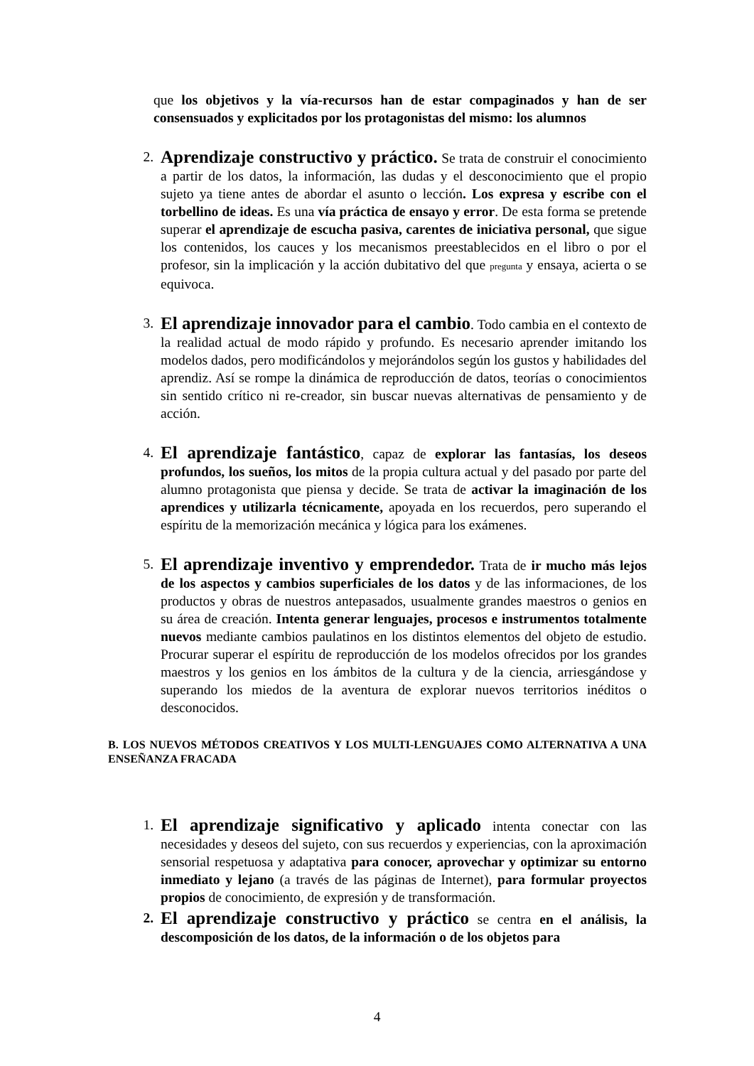que los objetivos y la vía-recursos han de estar compaginados y han de ser consensuados y explicitados por los protagonistas del mismo: los alumnos
2.
Aprendizaje constructivo y práctico. Se trata de construir el conocimiento a partir de los datos, la información, las dudas y el desconocimiento que el propio sujeto ya tiene antes de abordar el asunto o lección. Los expresa y escribe con el torbellino de ideas. Es una vía práctica de ensayo y error. De esta forma se pretende superar el aprendizaje de escucha pasiva, carentes de iniciativa personal, que sigue los contenidos, los cauces y los mecanismos preestablecidos en el libro o por el profesor, sin la implicación y la acción dubitativo del que pregunta y ensaya, acierta o se equivoca.
3.
El aprendizaje innovador para el cambio. Todo cambia en el contexto de la realidad actual de modo rápido y profundo. Es necesario aprender imitando los modelos dados, pero modificándolos y mejorándolos según los gustos y habilidades del aprendiz. Así se rompe la dinámica de reproducción de datos, teorías o conocimientos sin sentido crítico ni re-creador, sin buscar nuevas alternativas de pensamiento y de acción.
4.
El aprendizaje fantástico, capaz de explorar las fantasías, los deseos profundos, los sueños, los mitos de la propia cultura actual y del pasado por parte del alumno protagonista que piensa y decide. Se trata de activar la imaginación de los aprendices y utilizarla técnicamente, apoyada en los recuerdos, pero superando el espíritu de la memorización mecánica y lógica para los exámenes.
5.
El aprendizaje inventivo y emprendedor. Trata de ir mucho más lejos de los aspectos y cambios superficiales de los datos y de las informaciones, de los productos y obras de nuestros antepasados, usualmente grandes maestros o genios en su área de creación. Intenta generar lenguajes, procesos e instrumentos totalmente nuevos mediante cambios paulatinos en los distintos elementos del objeto de estudio. Procurar superar el espíritu de reproducción de los modelos ofrecidos por los grandes maestros y los genios en los ámbitos de la cultura y de la ciencia, arriesgándose y superando los miedos de la aventura de explorar nuevos territorios inéditos o desconocidos.
B. LOS NUEVOS MÉTODOS CREATIVOS Y LOS MULTI-LENGUAJES COMO ALTERNATIVA A UNA ENSEÑANZA FRACADA
1.
El aprendizaje significativo y aplicado intenta conectar con las necesidades y deseos del sujeto, con sus recuerdos y experiencias, con la aproximación sensorial respetuosa y adaptativa para conocer, aprovechar y optimizar su entorno inmediato y lejano (a través de las páginas de Internet), para formular proyectos propios de conocimiento, de expresión y de transformación.
2.
El aprendizaje constructivo y práctico se centra en el análisis, la descomposición de los datos, de la información o de los objetos para
4